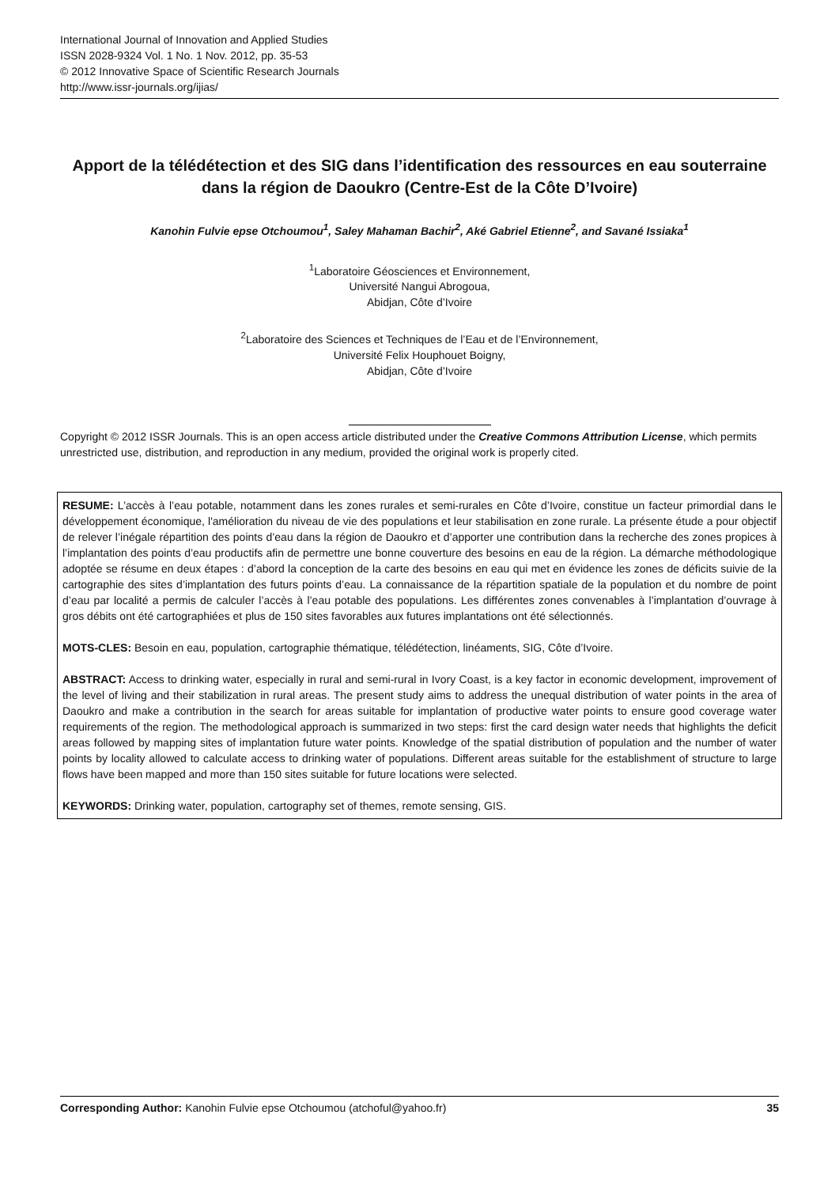International Journal of Innovation and Applied Studies
ISSN 2028-9324 Vol. 1 No. 1 Nov. 2012, pp. 35-53
© 2012 Innovative Space of Scientific Research Journals
http://www.issr-journals.org/ijias/
Apport de la télédétection et des SIG dans l’identification des ressources en eau souterraine dans la région de Daoukro (Centre-Est de la Côte D’Ivoire)
Kanohin Fulvie epse Otchoumou<sup>1</sup>, Saley Mahaman Bachir<sup>2</sup>, Aké Gabriel Etienne<sup>2</sup>, and Savané Issiaka<sup>1</sup>
<sup>1</sup> Laboratoire Géosciences et Environnement,
Université Nangui Abrogoua,
Abidjan, Côte d’Ivoire
<sup>2</sup> Laboratoire des Sciences et Techniques de l’Eau et de l’Environnement,
Université Felix Houphouet Boigny,
Abidjan, Côte d’Ivoire
Copyright © 2012 ISSR Journals. This is an open access article distributed under the Creative Commons Attribution License, which permits unrestricted use, distribution, and reproduction in any medium, provided the original work is properly cited.
RESUME: L’accès à l’eau potable, notamment dans les zones rurales et semi-rurales en Côte d’Ivoire, constitue un facteur primordial dans le développement économique, l'amélioration du niveau de vie des populations et leur stabilisation en zone rurale. La présente étude a pour objectif de relever l’inégale répartition des points d’eau dans la région de Daoukro et d’apporter une contribution dans la recherche des zones propices à l’implantation des points d’eau productifs afin de permettre une bonne couverture des besoins en eau de la région. La démarche méthodologique adoptée se résume en deux étapes : d’abord la conception de la carte des besoins en eau qui met en évidence les zones de déficits suivie de la cartographie des sites d’implantation des futurs points d’eau. La connaissance de la répartition spatiale de la population et du nombre de point d’eau par localité a permis de calculer l’accès à l’eau potable des populations. Les différentes zones convenables à l’implantation d’ouvrage à gros débits ont été cartographiées et plus de 150 sites favorables aux futures implantations ont été sélectionnés.
MOTS-CLES: Besoin en eau, population, cartographie thématique, télédétection, linéaments, SIG, Côte d’Ivoire.
ABSTRACT: Access to drinking water, especially in rural and semi-rural in Ivory Coast, is a key factor in economic development, improvement of the level of living and their stabilization in rural areas. The present study aims to address the unequal distribution of water points in the area of Daoukro and make a contribution in the search for areas suitable for implantation of productive water points to ensure good coverage water requirements of the region. The methodological approach is summarized in two steps: first the card design water needs that highlights the deficit areas followed by mapping sites of implantation future water points. Knowledge of the spatial distribution of population and the number of water points by locality allowed to calculate access to drinking water of populations. Different areas suitable for the establishment of structure to large flows have been mapped and more than 150 sites suitable for future locations were selected.
KEYWORDS: Drinking water, population, cartography set of themes, remote sensing, GIS.
Corresponding Author: Kanohin Fulvie epse Otchoumou (atchoful@yahoo.fr) 35